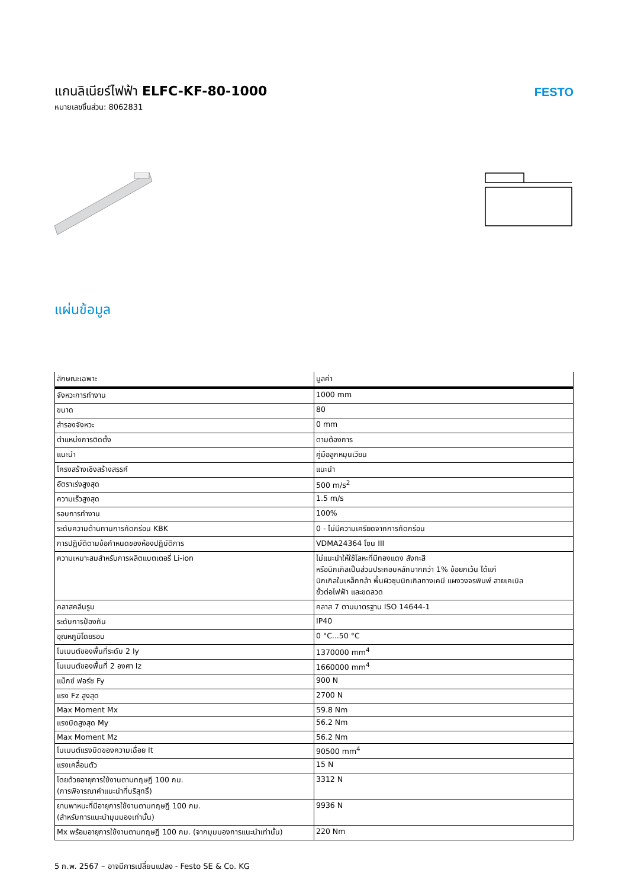แกนลิเนียร์ไฟฟ้า ELFC-KF-80-1000
หมายเลขชิ้นส่วน: 8062831
FESTO
แผ่นข้อมูล
| ลักษณะเฉพาะ | มูลค่า |
| --- | --- |
| จังหวะการทำงาน | 1000 mm |
| ขนาด | 80 |
| สำรองจังหวะ | 0 mm |
| ตำแหน่งการติดตั้ง | ตามต้องการ |
| แนะนำ | คู่มือลูกหมุนเวียน |
| โครงสร้างเชิงสร้างสรรค์ | แนะนำ |
| อัตราเร่งสูงสุด | 500 m/s<sup>2</sup> |
| ความเร็วสูงสุด | 1.5 m/s |
| รอบการทำงาน | 100% |
| ระดับความต้านทานการกัดกร่อน KBK | 0 - ไม่มีความเครียดจากการกัดกร่อน |
| การปฏิบัติตามข้อกำหนดของห้องปฏิบัติการ | VDMA24364 โซน III |
| ความเหมาะสมสำหรับการผลิตแบตเตอรี่ Li-ion | ไม่แนะนำให้ใช้โลหะที่มีทองแดง สังกะสี หรือนิกเกิลเป็นส่วนประกอบหลักมากกว่า 1% ข้อยกเว้น ได้แก่ นิกเกิลในเหล็กกล้า พื้นผิวชุบนิกเกิลทางเคมี แผงวงจรพิมพ์ สายเคเบิล ขั้วต่อไฟฟ้า และขดลวด |
| คลาสคลีนรูม | คลาส 7 ตามมาตรฐาน ISO 14644-1 |
| ระดับการป้องกัน | IP40 |
| อุณหภูมิโดยรอบ | 0 °C...50 °C |
| โมเมนต์ของพื้นที่ระดับ 2 Iy | 1370000 mm<sup>4</sup> |
| โมเมนต์ของพื้นที่ 2 องศา Iz | 1660000 mm<sup>4</sup> |
| แม็กซ์ ฟอร์ซ Fy | 900 N |
| แรง Fz สูงสุด | 2700 N |
| Max Moment Mx | 59.8 Nm |
| แรงบิดสูงสุด My | 56.2 Nm |
| Max Moment Mz | 56.2 Nm |
| โมเมนต์แรงบิดของความเฉื่อย It | 90500 mm<sup>4</sup> |
| แรงเคลื่อนตัว | 15 N |
| โดยด้วยอายุการใช้งานตามทฤษฎี 100 กม. (การพิจารณาคำแนะนำที่บริสุทธิ์) | 3312 N |
| ยานพาหนะที่มีอายุการใช้งานตามทฤษฎี 100 กม. (สำหรับการแนะนำมุมมองเท่านั้น) | 9936 N |
| Mx พร้อมอายุการใช้งานตามทฤษฎี 100 กม. (จากมุมมองการแนะนำเท่านั้น) | 220 Nm |
5 ก.พ. 2567 – อาจมีการเปลี่ยนแปลง - Festo SE & Co. KG